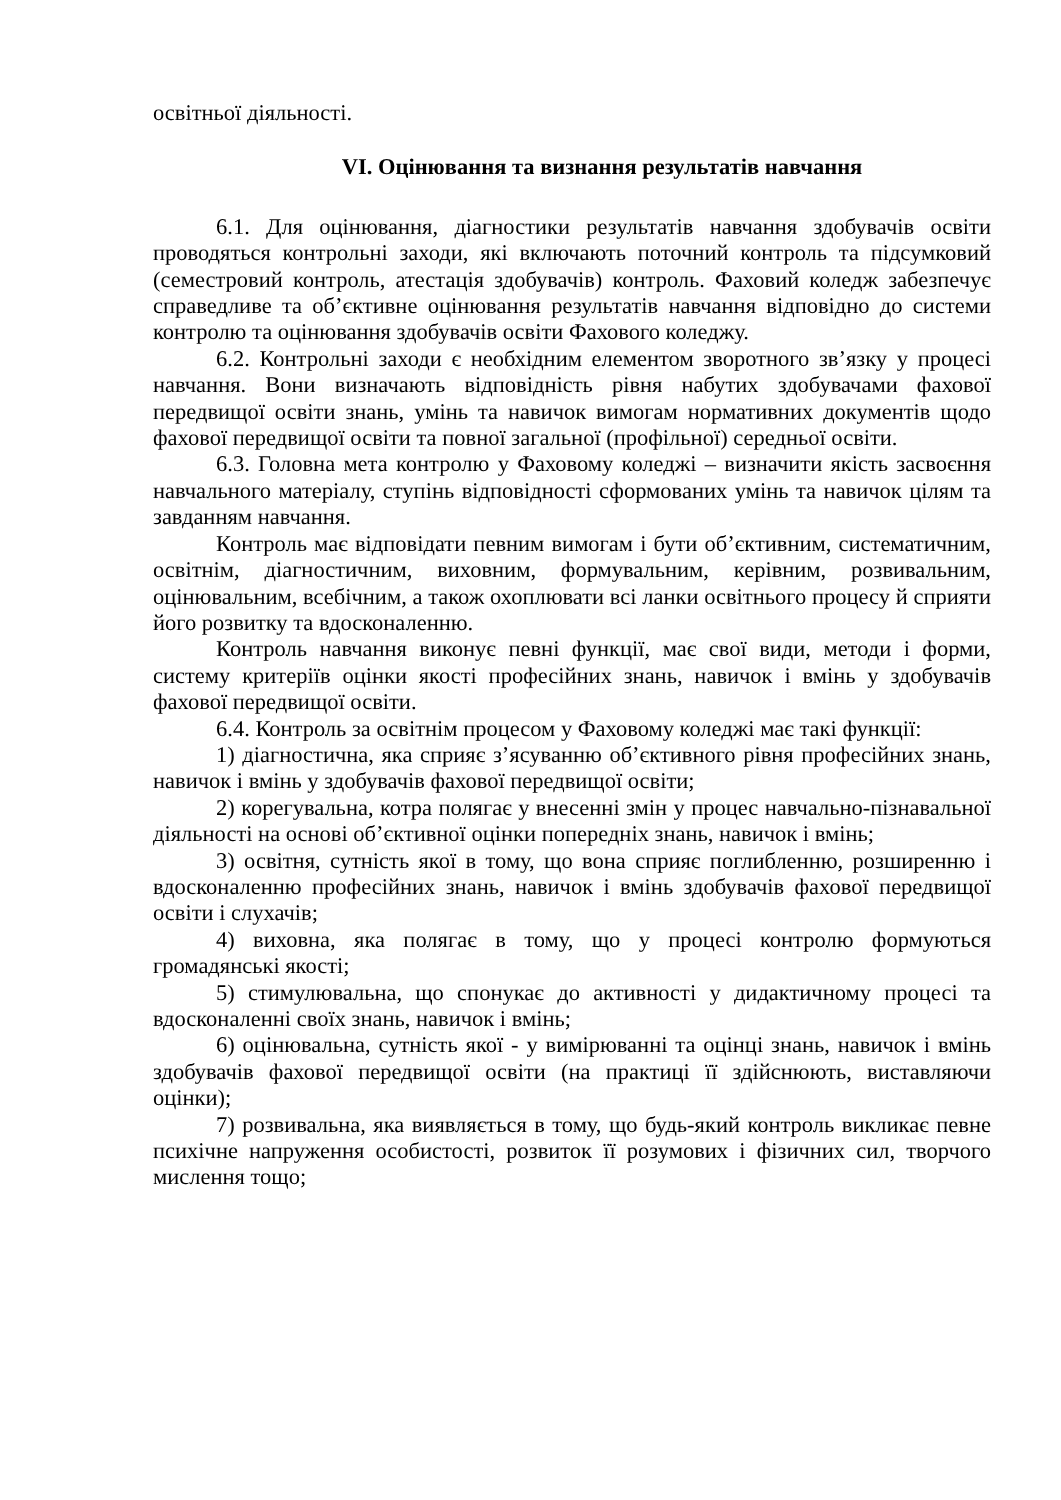освітньої діяльності.
VI. Оцінювання та визнання результатів навчання
6.1. Для оцінювання, діагностики результатів навчання здобувачів освіти проводяться контрольні заходи, які включають поточний контроль та підсумковий (семестровий контроль, атестація здобувачів) контроль. Фаховий коледж забезпечує справедливе та об’єктивне оцінювання результатів навчання відповідно до системи контролю та оцінювання здобувачів освіти Фахового коледжу.
6.2. Контрольні заходи є необхідним елементом зворотного зв’язку у процесі навчання. Вони визначають відповідність рівня набутих здобувачами фахової передвищої освіти знань, умінь та навичок вимогам нормативних документів щодо фахової передвищої освіти та повної загальної (профільної) середньої освіти.
6.3. Головна мета контролю у Фаховому коледжі – визначити якість засвоєння навчального матеріалу, ступінь відповідності сформованих умінь та навичок цілям та завданням навчання.
Контроль має відповідати певним вимогам і бути об’єктивним, систематичним, освітнім, діагностичним, виховним, формувальним, керівним, розвивальним, оцінювальним, всебічним, а також охоплювати всі ланки освітнього процесу й сприяти його розвитку та вдосконаленню.
Контроль навчання виконує певні функції, має свої види, методи і форми, систему критеріїв оцінки якості професійних знань, навичок і вмінь у здобувачів фахової передвищої освіти.
6.4. Контроль за освітнім процесом у Фаховому коледжі має такі функції:
1) діагностична, яка сприяє з’ясуванню об’єктивного рівня професійних знань, навичок і вмінь у здобувачів фахової передвищої освіти;
2) корегувальна, котра полягає у внесенні змін у процес навчально-пізнавальної діяльності на основі об’єктивної оцінки попередніх знань, навичок і вмінь;
3) освітня, сутність якої в тому, що вона сприяє поглибленню, розширенню і вдосконаленню професійних знань, навичок і вмінь здобувачів фахової передвищої освіти і слухачів;
4) виховна, яка полягає в тому, що у процесі контролю формуються громадянські якості;
5) стимулювальна, що спонукає до активності у дидактичному процесі та вдосконаленні своїх знань, навичок і вмінь;
6) оцінювальна, сутність якої - у вимірюванні та оцінці знань, навичок і вмінь здобувачів фахової передвищої освіти (на практиці її здійснюють, виставляючи оцінки);
7) розвивальна, яка виявляється в тому, що будь-який контроль викликає певне психічне напруження особистості, розвиток її розумових і фізичних сил, творчого мислення тощо;